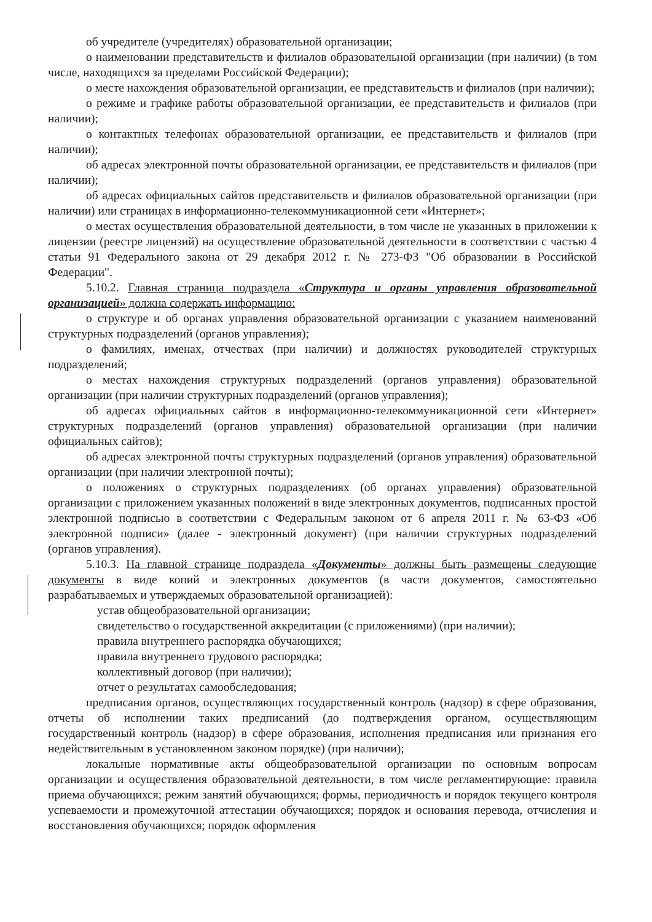об учредителе (учредителях) образовательной организации;
о наименовании представительств и филиалов образовательной организации (при наличии) (в том числе, находящихся за пределами Российской Федерации);
о месте нахождения образовательной организации, ее представительств и филиалов (при наличии);
о режиме и графике работы образовательной организации, ее представительств и филиалов (при наличии);
о контактных телефонах образовательной организации, ее представительств и филиалов (при наличии);
об адресах электронной почты образовательной организации, ее представительств и филиалов (при наличии);
об адресах официальных сайтов представительств и филиалов образовательной организации (при наличии) или страницах в информационно-телекоммуникационной сети «Интернет»;
о местах осуществления образовательной деятельности, в том числе не указанных в приложении к лицензии (реестре лицензий) на осуществление образовательной деятельности в соответствии с частью 4 статьи 91 Федерального закона от 29 декабря 2012 г. № 273-ФЗ "Об образовании в Российской Федерации".
5.10.2. Главная страница подраздела «Структура и органы управления образовательной организацией» должна содержать информацию:
о структуре и об органах управления образовательной организации с указанием наименований структурных подразделений (органов управления);
о фамилиях, именах, отчествах (при наличии) и должностях руководителей структурных подразделений;
о местах нахождения структурных подразделений (органов управления) образовательной организации (при наличии структурных подразделений (органов управления);
об адресах официальных сайтов в информационно-телекоммуникационной сети «Интернет» структурных подразделений (органов управления) образовательной организации (при наличии официальных сайтов);
об адресах электронной почты структурных подразделений (органов управления) образовательной организации (при наличии электронной почты);
о положениях о структурных подразделениях (об органах управления) образовательной организации с приложением указанных положений в виде электронных документов, подписанных простой электронной подписью в соответствии с Федеральным законом от 6 апреля 2011 г. № 63-ФЗ «Об электронной подписи» (далее - электронный документ) (при наличии структурных подразделений (органов управления).
5.10.3. На главной странице подраздела «Документы» должны быть размещены следующие документы в виде копий и электронных документов (в части документов, самостоятельно разрабатываемых и утверждаемых образовательной организацией):
устав общеобразовательной организации;
свидетельство о государственной аккредитации (с приложениями) (при наличии);
правила внутреннего распорядка обучающихся;
правила внутреннего трудового распорядка;
коллективный договор (при наличии);
отчет о результатах самообследования;
предписания органов, осуществляющих государственный контроль (надзор) в сфере образования, отчеты об исполнении таких предписаний (до подтверждения органом, осуществляющим государственный контроль (надзор) в сфере образования, исполнения предписания или признания его недействительным в установленном законом порядке) (при наличии);
локальные нормативные акты общеобразовательной организации по основным вопросам организации и осуществления образовательной деятельности, в том числе регламентирующие: правила приема обучающихся; режим занятий обучающихся; формы, периодичность и порядок текущего контроля успеваемости и промежуточной аттестации обучающихся; порядок и основания перевода, отчисления и восстановления обучающихся; порядок оформления